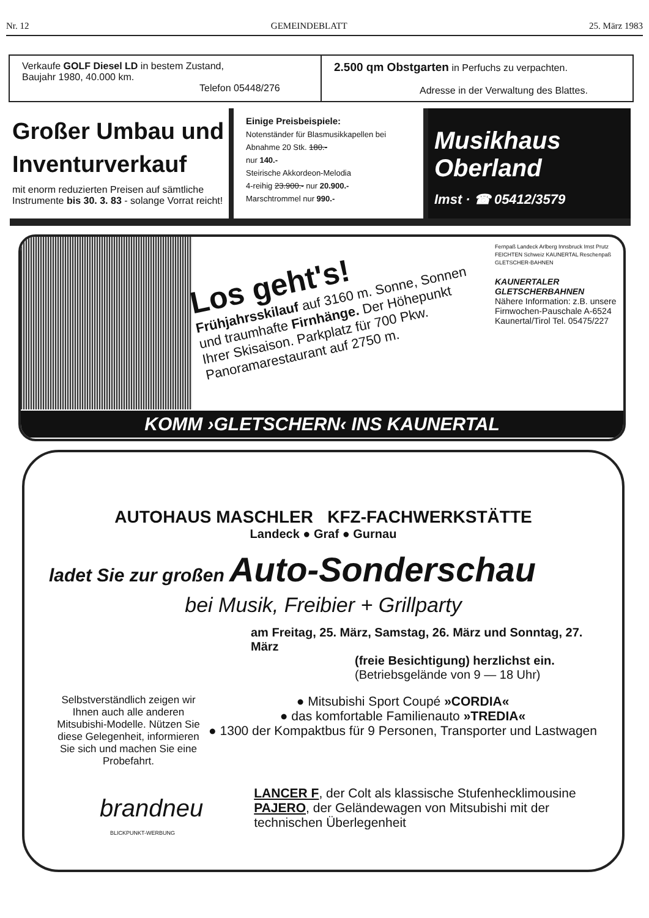Nr. 12 GEMEINDEBLATT 25. März 1983
Verkaufe GOLF Diesel LD in bestem Zustand,
Baujahr 1980, 40.000 km.
Telefon 05448/276
2.500 qm Obstgarten in Perfuchs zu verpachten.
Adresse in der Verwaltung des Blattes.
Großer Umbau und Inventurverkauf
mit enorm reduzierten Preisen auf sämtliche Instrumente bis 30. 3. 83 - solange Vorrat reicht!
Einige Preisbeispiele:
Notenständer für Blasmusikkapellen bei Abnahme 20 Stk. 180.-
nur 140.-
Steirische Akkordeon-Melodia
4-reihig 23.900.- nur 20.900.-
Marschtrommel nur 990.-
Musikhaus Oberland
Imst · ☎ 05412/3579
Los geht's!
Frühjahrsskilauf auf 3160 m. Sonne, Sonnen und traumhafte Firnhänge. Der Höhepunkt Ihrer Skisaison. Parkplatz für 700 Pkw. Panoramarestaurant auf 2750 m.
Fernpaß Landeck Arlberg Innsbruck Imst Prutz FEICHTEN Schweiz KAUNERTAL Reschenpaß GLETSCHER-BAHNEN
KAUNERTALER GLETSCHERBAHNEN
Nähere Information: z.B. unsere Firnwochen-Pauschale A-6524 Kaunertal/Tirol Tel. 05475/227
KOMM ›GLETSCHERN‹ INS KAUNERTAL
AUTOHAUS MASCHLER KFZ-FACHWERKSTÄTTE
Landeck ● Graf ● Gurnau
ladet Sie zur großen Auto-Sonderschau
bei Musik, Freibier + Grillparty
am Freitag, 25. März, Samstag, 26. März und Sonntag, 27. März
(freie Besichtigung) herzlichst ein.
(Betriebsgelände von 9 — 18 Uhr)
Selbstverständlich zeigen wir Ihnen auch alle anderen Mitsubishi-Modelle. Nützen Sie diese Gelegenheit, informieren Sie sich und machen Sie eine Probefahrt.
● Mitsubishi Sport Coupé »CORDIA«
● das komfortable Familienauto »TREDIA«
● 1300 der Kompaktbus für 9 Personen, Transporter und Lastwagen
brandneu
LANCER F, der Colt als klassische Stufenhecklimousine
PAJERO, der Geländewagen von Mitsubishi mit der technischen Überlegenheit
BLICKPUNKT-WERBUNG